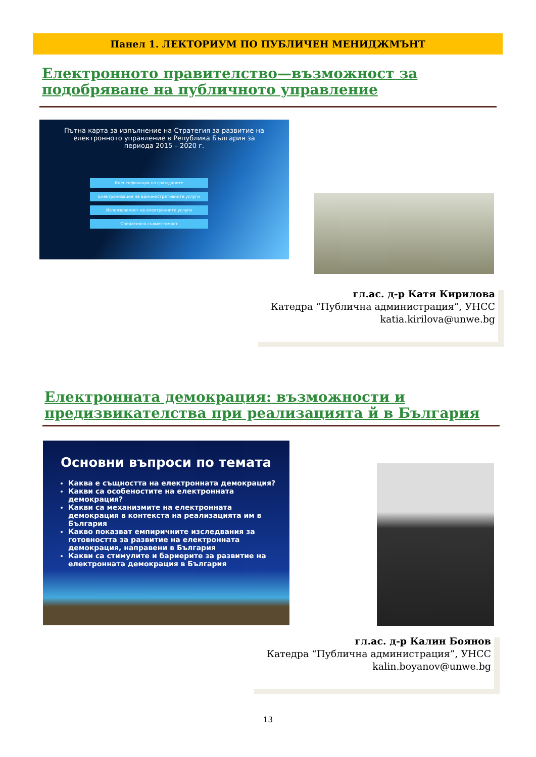Панел 1. ЛЕКТОРИУМ ПО ПУБЛИЧЕН МЕНИДЖМЪНТ
Електронното правителство—възможност за подобряване на публичното управление
Пътна карта за изпълнение на Стратегия за развитие на електронното управление в Република България за периода 2015 – 2020 г.
Идентификация на гражданите
Електронизация на административните услуги
Използваемост на електронните услуги
Оперативна съвместимост
гл.ас. д-р Катя Кирилова
Катедра “Публична администрация”, УНСС
katia.kirilova@unwe.bg
Електронната демокрация: възможности и предизвикателства при реализацията й в България
Основни въпроси по темата
Каква е същността на електронната демокрация?
Какви са особеностите на електронната демокрация?
Какви са механизмите на електронната демокрация в контекста на реализацията им в България
Какво показват емпиричните изследвания за готовността за развитие на електронната демокрация, направени в България
Какви са стимулите и бариерите за развитие на електронната демокрация в България
гл.ас. д-р Калин Боянов
Катедра “Публична администрация”, УНСС
kalin.boyanov@unwe.bg
13